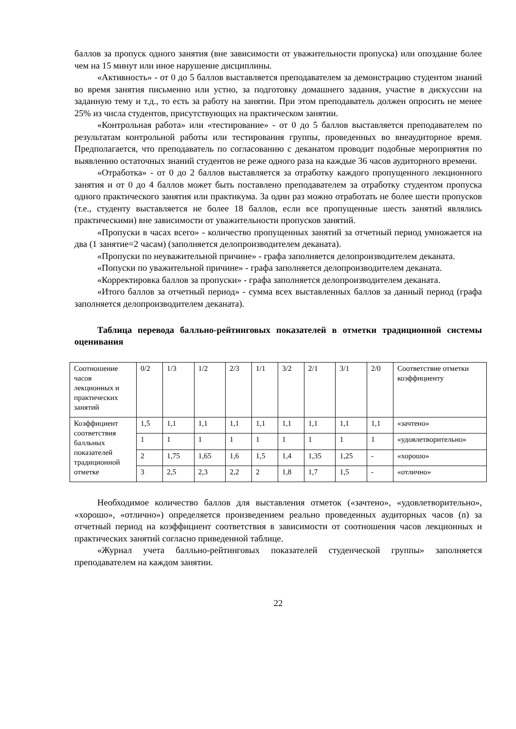баллов за пропуск одного занятия (вне зависимости от уважительности пропуска) или опоздание более чем на 15 минут или иное нарушение дисциплины.
«Активность» - от 0 до 5 баллов выставляется преподавателем за демонстрацию студентом знаний во время занятия письменно или устно, за подготовку домашнего задания, участие в дискуссии на заданную тему и т.д., то есть за работу на занятии. При этом преподаватель должен опросить не менее 25% из числа студентов, присутствующих на практическом занятии.
«Контрольная работа» или «тестирование» - от 0 до 5 баллов выставляется преподавателем по результатам контрольной работы или тестирования группы, проведенных во внеаудиторное время. Предполагается, что преподаватель по согласованию с деканатом проводит подобные мероприятия по выявлению остаточных знаний студентов не реже одного раза на каждые 36 часов аудиторного времени.
«Отработка» - от 0 до 2 баллов выставляется за отработку каждого пропущенного лекционного занятия и от 0 до 4 баллов может быть поставлено преподавателем за отработку студентом пропуска одного практического занятия или практикума. За один раз можно отработать не более шести пропусков (т.е., студенту выставляется не более 18 баллов, если все пропущенные шесть занятий являлись практическими) вне зависимости от уважительности пропусков занятий.
«Пропуски в часах всего» - количество пропущенных занятий за отчетный период умножается на два (1 занятие=2 часам) (заполняется делопроизводителем деканата).
«Пропуски по неуважительной причине» - графа заполняется делопроизводителем деканата.
«Попуски по уважительной причине» - графа заполняется делопроизводителем деканата.
«Корректировка баллов за пропуски» - графа заполняется делопроизводителем деканата.
«Итого баллов за отчетный период» - сумма всех выставленных баллов за данный период (графа заполняется делопроизводителем деканата).
Таблица перевода балльно-рейтинговых показателей в отметки традиционной системы оценивания
| Соотношение часов лекционных и практических занятий | 0/2 | 1/3 | 1/2 | 2/3 | 1/1 | 3/2 | 2/1 | 3/1 | 2/0 | Соответствие отметки коэффициенту |
| Коэффициент соответствия балльных показателей традиционной отметке | 1,5 | 1,1 | 1,1 | 1,1 | 1,1 | 1,1 | 1,1 | 1,1 | 1,1 | «зачтено» |
| | 1 | 1 | 1 | 1 | 1 | 1 | 1 | 1 | 1 | «удовлетворительно» |
| | 2 | 1,75 | 1,65 | 1,6 | 1,5 | 1,4 | 1,35 | 1,25 | - | «хорошо» |
| | 3 | 2,5 | 2,3 | 2,2 | 2 | 1,8 | 1,7 | 1,5 | - | «отлично» |
Необходимое количество баллов для выставления отметок («зачтено», «удовлетворительно», «хорошо», «отлично») определяется произведением реально проведенных аудиторных часов (n) за отчетный период на коэффициент соответствия в зависимости от соотношения часов лекционных и практических занятий согласно приведенной таблице.
«Журнал учета балльно-рейтинговых показателей студенческой группы» заполняется преподавателем на каждом занятии.
22